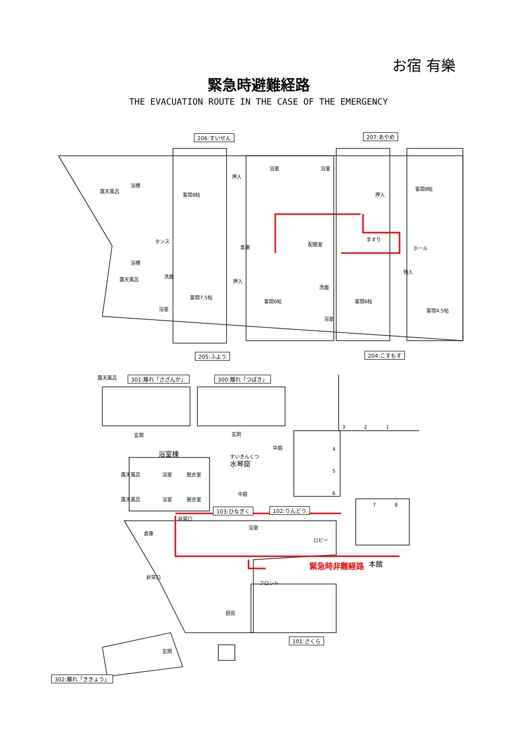お宿 有樂
緊急時避難経路
THE EVACUATION ROUTE IN THE CASE OF THE EMERGENCY
206:すいせん 207:あやめ
露天風呂
浴槽
客間8帖
押入
浴室 浴室
押入
客間8帖
タンス
倉庫
配膳室
手すり
ホール
浴槽
露天風呂
洗面
押入
客間7.5帖
客間6帖
洗面
客間6帖
物入
客間4.5帖 浴室
浴室
205:ふよう 204:こすもす
露天風呂 301:離れ「さざんか」 300:離れ「つばき」
玄関 玄関
3 2 1
浴室棟 すいきんくつ
水琴窟
中庭 4
5
6
露天風呂 浴室 脱衣室
中庭
露天風呂 浴室 脱衣室
7 8
103:ひなぎく 102:りんどう
非常口
倉庫
浴室
ロビー
緊急時非難経路 本館
非常口
フロント
厨房
101:さくら
玄関
302:離れ「ききょう」